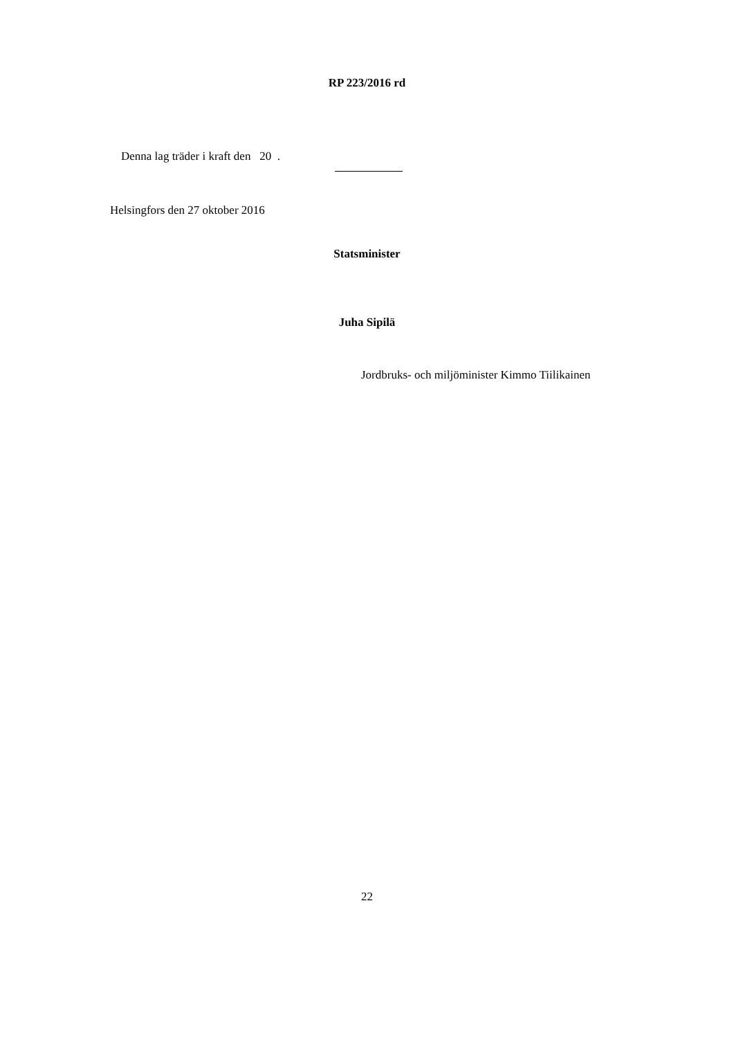RP 223/2016 rd
Denna lag träder i kraft den 20 .
Helsingfors den 27 oktober 2016
Statsminister
Juha Sipilä
Jordbruks- och miljöminister Kimmo Tiilikainen
22